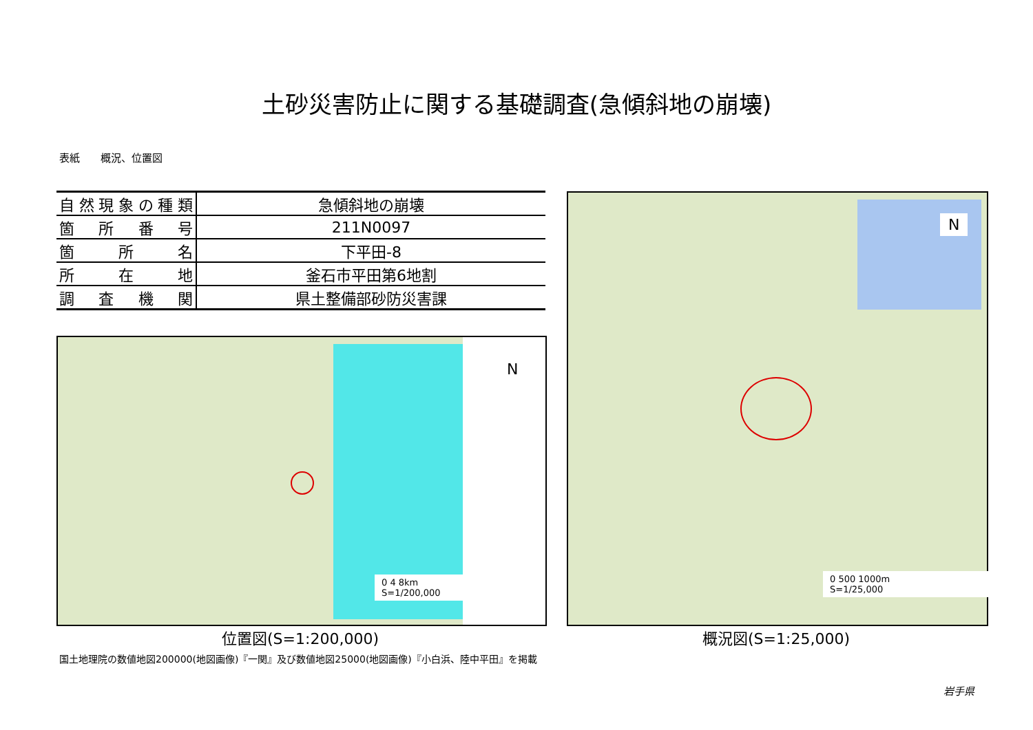土砂災害防止に関する基礎調査(急傾斜地の崩壊)
表紙　　概況、位置図
| 自然現象の種類 | 急傾斜地の崩壊 |
| 箇所番号 | 211N0097 |
| 箇所名 | 下平田-8 |
| 所在地 | 釜石市平田第6地割 |
| 調査機関 | 県土整備部砂防災害課 |
N
0 4 8km
S=1/200,000
位置図(S=1:200,000)
N
0 500 1000m
S=1/25,000
概況図(S=1:25,000)
国土地理院の数値地図200000(地図画像)『一関』及び数値地図25000(地図画像)『小白浜、陸中平田』を掲載
岩手県